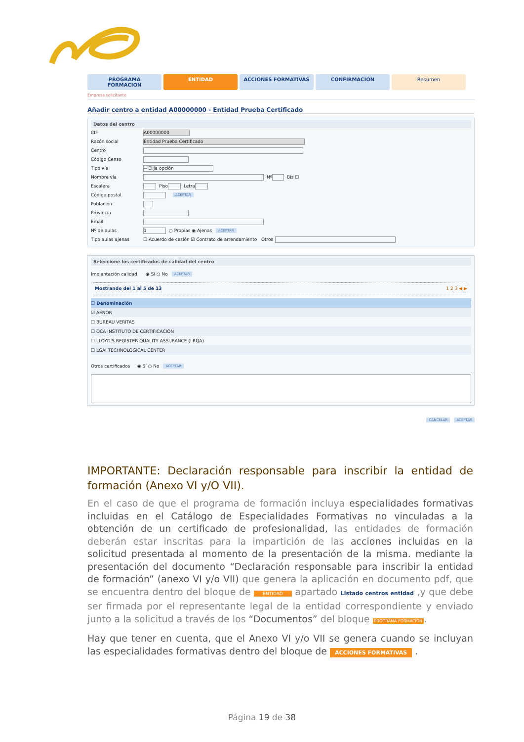PROGRAMA FORMACION ENTIDAD ACCIONES FORMATIVAS CONFIRMACIÓN Resumen
Empresa solicitante
Añadir centro a entidad A00000000 - Entidad Prueba Certificado
Datos del centro
CIF A00000000
Razón social Entidad Prueba Certificado
Centro
Código Censo
Tipo vía -- Elija opción
Nombre vía Nº Bis ☐
Escalera Piso Letra
Código postal ACEPTAR
Población
Provincia
Email
Nº de aulas 1 ○ Propias ◉ Ajenas ACEPTAR
Tipo aulas ajenas ☐ Acuerdo de cesión ☑ Contrato de arrendamiento Otros
Seleccione los certificados de calidad del centro
Implantación calidad ◉ Sí ○ No ACEPTAR
Mostrando del 1 al 5 de 13 1 2 3 ◀ ▶
☐ Denominación
☑ AENOR
☐ BUREAU VERITAS
☐ OCA INSTITUTO DE CERTIFICACIÓN
☐ LLOYD'S REGISTER QUALITY ASSURANCE (LRQA)
☐ LGAI TECHNOLOGICAL CENTER
Otros certificados ◉ Sí ○ No ACEPTAR
CANCELAR ACEPTAR
IMPORTANTE: Declaración responsable para inscribir la entidad de formación (Anexo VI y/O VII).
En el caso de que el programa de formación incluya especialidades formativas incluidas en el Catálogo de Especialidades Formativas no vinculadas a la obtención de un certificado de profesionalidad, las entidades de formación deberán estar inscritas para la impartición de las acciones incluidas en la solicitud presentada al momento de la presentación de la misma. mediante la presentación del documento “Declaración responsable para inscribir la entidad de formación” (anexo VI y/o VII) que genera la aplicación en documento pdf, que se encuentra dentro del bloque de ENTIDAD apartado Listado centros entidad ,y que debe ser firmada por el representante legal de la entidad correspondiente y enviado junto a la solicitud a través de los “Documentos” del bloque PROGRAMA FORMACION.
Hay que tener en cuenta, que el Anexo VI y/o VII se genera cuando se incluyan las especialidades formativas dentro del bloque de ACCIONES FORMATIVAS .
Página 19 de 38